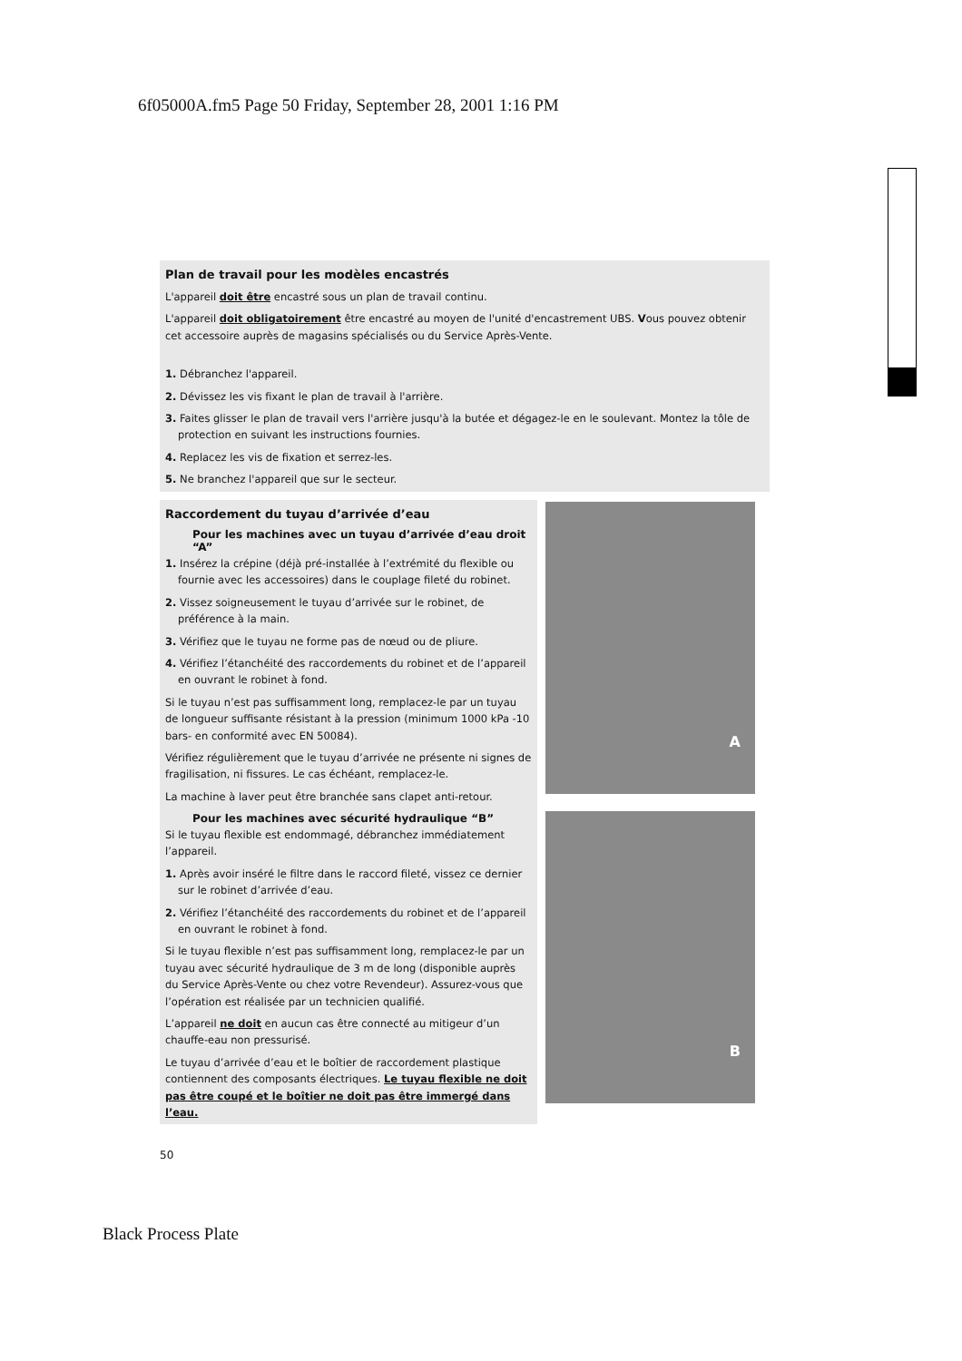6f05000A.fm5 Page 50 Friday, September 28, 2001 1:16 PM
Plan de travail pour les modèles encastrés
L'appareil doit être encastré sous un plan de travail continu.
L'appareil doit obligatoirement être encastré au moyen de l'unité d'encastrement UBS. Vous pouvez obtenir cet accessoire auprès de magasins spécialisés ou du Service Après-Vente.
1. Débranchez l'appareil.
2. Dévissez les vis fixant le plan de travail à l'arrière.
3. Faites glisser le plan de travail vers l'arrière jusqu'à la butée et dégagez-le en le soulevant. Montez la tôle de protection en suivant les instructions fournies.
4. Replacez les vis de fixation et serrez-les.
5. Ne branchez l'appareil que sur le secteur.
Raccordement du tuyau d’arrivée d’eau
Pour les machines avec un tuyau d’arrivée d’eau droit “A”
1. Insérez la crépine (déjà pré-installée à l’extrémité du flexible ou fournie avec les accessoires) dans le couplage fileté du robinet.
2. Vissez soigneusement le tuyau d’arrivée sur le robinet, de préférence à la main.
3. Vérifiez que le tuyau ne forme pas de nœud ou de pliure.
4. Vérifiez l’étanchéité des raccordements du robinet et de l’appareil en ouvrant le robinet à fond.
Si le tuyau n’est pas suffisamment long, remplacez-le par un tuyau de longueur suffisante résistant à la pression (minimum 1000 kPa -10 bars- en conformité avec EN 50084).
Vérifiez régulièrement que le tuyau d’arrivée ne présente ni signes de fragilisation, ni fissures. Le cas échéant, remplacez-le.
La machine à laver peut être branchée sans clapet anti-retour.
Pour les machines avec sécurité hydraulique “B”
Si le tuyau flexible est endommagé, débranchez immédiatement l’appareil.
1. Après avoir inséré le filtre dans le raccord fileté, vissez ce dernier sur le robinet d’arrivée d’eau.
2. Vérifiez l’étanchéité des raccordements du robinet et de l’appareil en ouvrant le robinet à fond.
Si le tuyau flexible n’est pas suffisamment long, remplacez-le par un tuyau avec sécurité hydraulique de 3 m de long (disponible auprès du Service Après-Vente ou chez votre Revendeur). Assurez-vous que l’opération est réalisée par un technicien qualifié.
L’appareil ne doit en aucun cas être connecté au mitigeur d’un chauffe-eau non pressurisé.
Le tuyau d’arrivée d’eau et le boîtier de raccordement plastique contiennent des composants électriques. Le tuyau flexible ne doit pas être coupé et le boîtier ne doit pas être immergé dans l’eau.
A
B
50
Black Process Plate